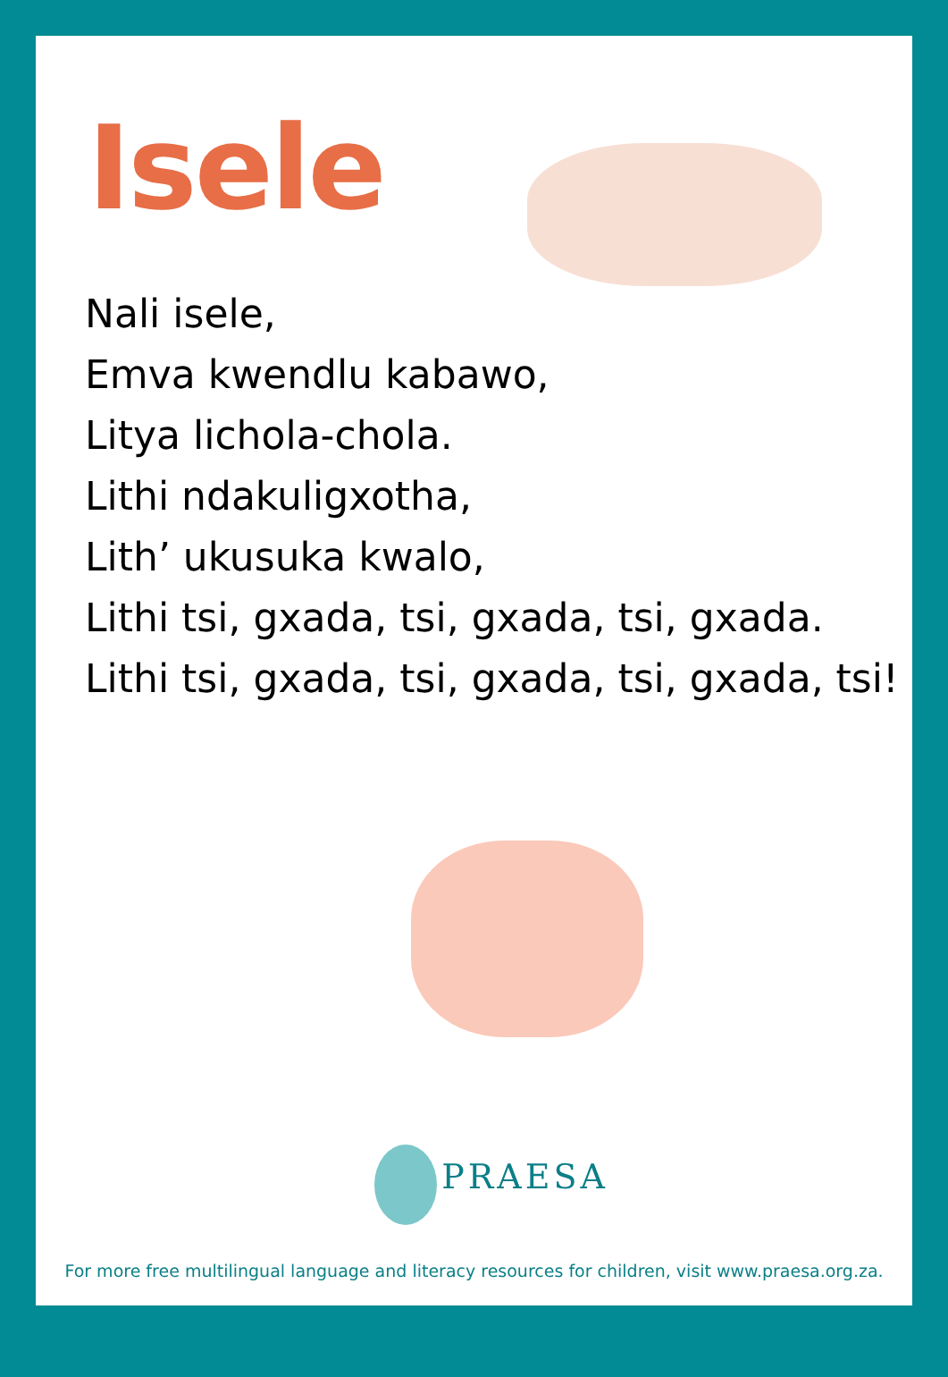Isele
Nali isele,
Emva kwendlu kabawo,
Litya lichola-chola.
Lithi ndakuligxotha,
Lith’ ukusuka kwalo,
Lithi tsi, gxada, tsi, gxada, tsi, gxada.
Lithi tsi, gxada, tsi, gxada, tsi, gxada, tsi!
PRAESA
For more free multilingual language and literacy resources for children, visit www.praesa.org.za.